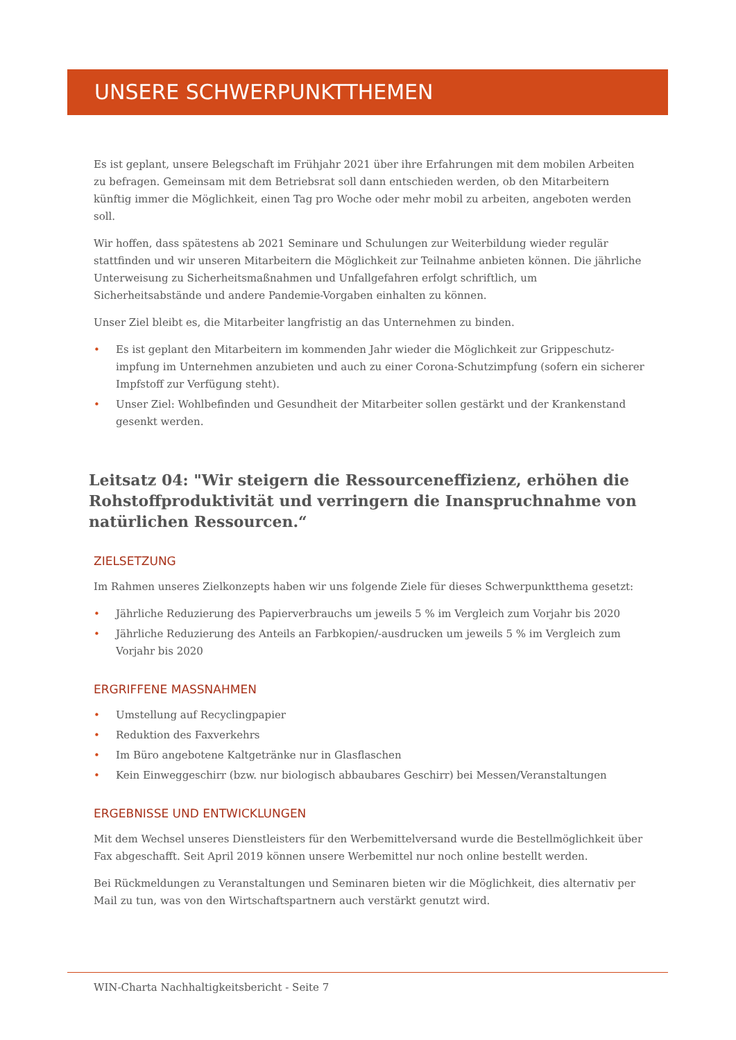UNSERE SCHWERPUNKTTHEMEN
Es ist geplant, unsere Belegschaft im Frühjahr 2021 über ihre Erfahrungen mit dem mobilen Arbeiten zu befragen. Gemeinsam mit dem Betriebsrat soll dann entschieden werden, ob den Mitarbeitern künftig immer die Möglichkeit, einen Tag pro Woche oder mehr mobil zu arbeiten, angeboten werden soll.
Wir hoffen, dass spätestens ab 2021 Seminare und Schulungen zur Weiterbildung wieder regulär stattfinden und wir unseren Mitarbeitern die Möglichkeit zur Teilnahme anbieten können. Die jährliche Unterweisung zu Sicherheitsmaßnahmen und Unfallgefahren erfolgt schriftlich, um Sicherheitsabstände und andere Pandemie-Vorgaben einhalten zu können.
Unser Ziel bleibt es, die Mitarbeiter langfristig an das Unternehmen zu binden.
• Es ist geplant den Mitarbeitern im kommenden Jahr wieder die Möglichkeit zur Grippeschutz-impfung im Unternehmen anzubieten und auch zu einer Corona-Schutzimpfung (sofern ein sicherer Impfstoff zur Verfügung steht).
• Unser Ziel: Wohlbefinden und Gesundheit der Mitarbeiter sollen gestärkt und der Krankenstand gesenkt werden.
Leitsatz 04: "Wir steigern die Ressourceneffizienz, erhöhen die Rohstoffproduktivität und verringern die Inanspruchnahme von natürlichen Ressourcen.“
ZIELSETZUNG
Im Rahmen unseres Zielkonzepts haben wir uns folgende Ziele für dieses Schwerpunktthema gesetzt:
• Jährliche Reduzierung des Papierverbrauchs um jeweils 5 % im Vergleich zum Vorjahr bis 2020
• Jährliche Reduzierung des Anteils an Farbkopien/-ausdrucken um jeweils 5 % im Vergleich zum Vorjahr bis 2020
ERGRIFFENE MASSNAHMEN
• Umstellung auf Recyclingpapier
• Reduktion des Faxverkehrs
• Im Büro angebotene Kaltgetränke nur in Glasflaschen
• Kein Einweggeschirr (bzw. nur biologisch abbaubares Geschirr) bei Messen/Veranstaltungen
ERGEBNISSE UND ENTWICKLUNGEN
Mit dem Wechsel unseres Dienstleisters für den Werbemittelversand wurde die Bestellmöglichkeit über Fax abgeschafft. Seit April 2019 können unsere Werbemittel nur noch online bestellt werden.
Bei Rückmeldungen zu Veranstaltungen und Seminaren bieten wir die Möglichkeit, dies alternativ per Mail zu tun, was von den Wirtschaftspartnern auch verstärkt genutzt wird.
WIN-Charta Nachhaltigkeitsbericht - Seite 7